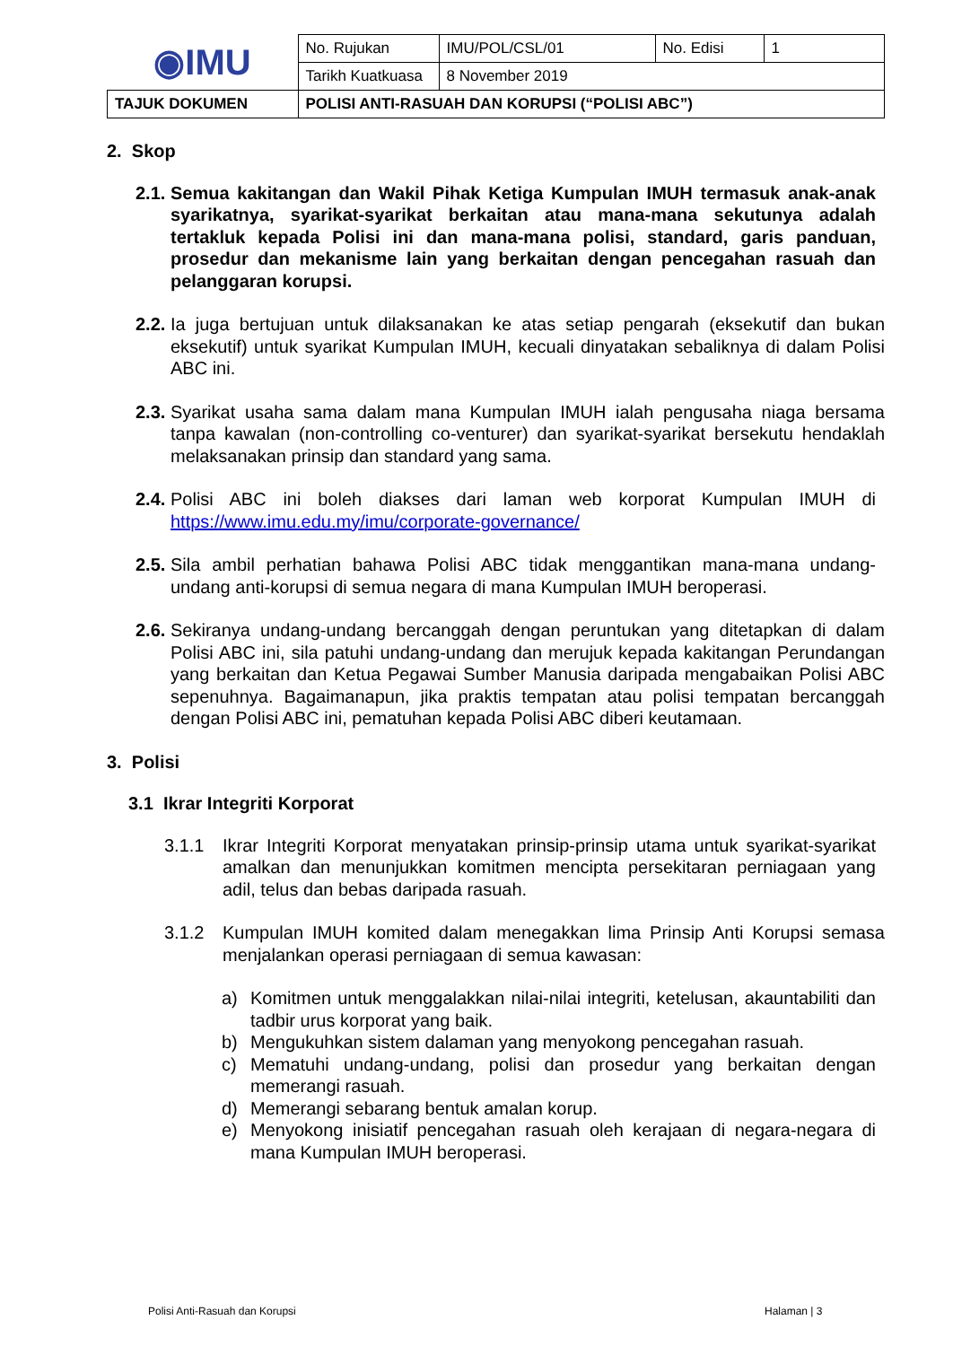| ◉IMU | No. Rujukan | IMU/POL/CSL/01 | No. Edisi | 1 |
| | Tarikh Kuatkuasa | 8 November 2019 | | |
| TAJUK DOKUMEN | POLISI ANTI-RASUAH DAN KORUPSI (“POLISI ABC”) | | | |
2. Skop
2.1. Semua kakitangan dan Wakil Pihak Ketiga Kumpulan IMUH termasuk anak-anak syarikatnya, syarikat-syarikat berkaitan atau mana-mana sekutunya adalah tertakluk kepada Polisi ini dan mana-mana polisi, standard, garis panduan, prosedur dan mekanisme lain yang berkaitan dengan pencegahan rasuah dan pelanggaran korupsi.
2.2. Ia juga bertujuan untuk dilaksanakan ke atas setiap pengarah (eksekutif dan bukan eksekutif) untuk syarikat Kumpulan IMUH, kecuali dinyatakan sebaliknya di dalam Polisi ABC ini.
2.3. Syarikat usaha sama dalam mana Kumpulan IMUH ialah pengusaha niaga bersama tanpa kawalan (non-controlling co-venturer) dan syarikat-syarikat bersekutu hendaklah melaksanakan prinsip dan standard yang sama.
2.4. Polisi ABC ini boleh diakses dari laman web korporat Kumpulan IMUH di https://www.imu.edu.my/imu/corporate-governance/
2.5. Sila ambil perhatian bahawa Polisi ABC tidak menggantikan mana-mana undang-undang anti-korupsi di semua negara di mana Kumpulan IMUH beroperasi.
2.6. Sekiranya undang-undang bercanggah dengan peruntukan yang ditetapkan di dalam Polisi ABC ini, sila patuhi undang-undang dan merujuk kepada kakitangan Perundangan yang berkaitan dan Ketua Pegawai Sumber Manusia daripada mengabaikan Polisi ABC sepenuhnya. Bagaimanapun, jika praktis tempatan atau polisi tempatan bercanggah dengan Polisi ABC ini, pematuhan kepada Polisi ABC diberi keutamaan.
3. Polisi
3.1 Ikrar Integriti Korporat
3.1.1 Ikrar Integriti Korporat menyatakan prinsip-prinsip utama untuk syarikat-syarikat amalkan dan menunjukkan komitmen mencipta persekitaran perniagaan yang adil, telus dan bebas daripada rasuah.
3.1.2 Kumpulan IMUH komited dalam menegakkan lima Prinsip Anti Korupsi semasa menjalankan operasi perniagaan di semua kawasan:
a) Komitmen untuk menggalakkan nilai-nilai integriti, ketelusan, akauntabiliti dan tadbir urus korporat yang baik.
b) Mengukuhkan sistem dalaman yang menyokong pencegahan rasuah.
c) Mematuhi undang-undang, polisi dan prosedur yang berkaitan dengan memerangi rasuah.
d) Memerangi sebarang bentuk amalan korup.
e) Menyokong inisiatif pencegahan rasuah oleh kerajaan di negara-negara di mana Kumpulan IMUH beroperasi.
Polisi Anti-Rasuah dan Korupsi Halaman | 3